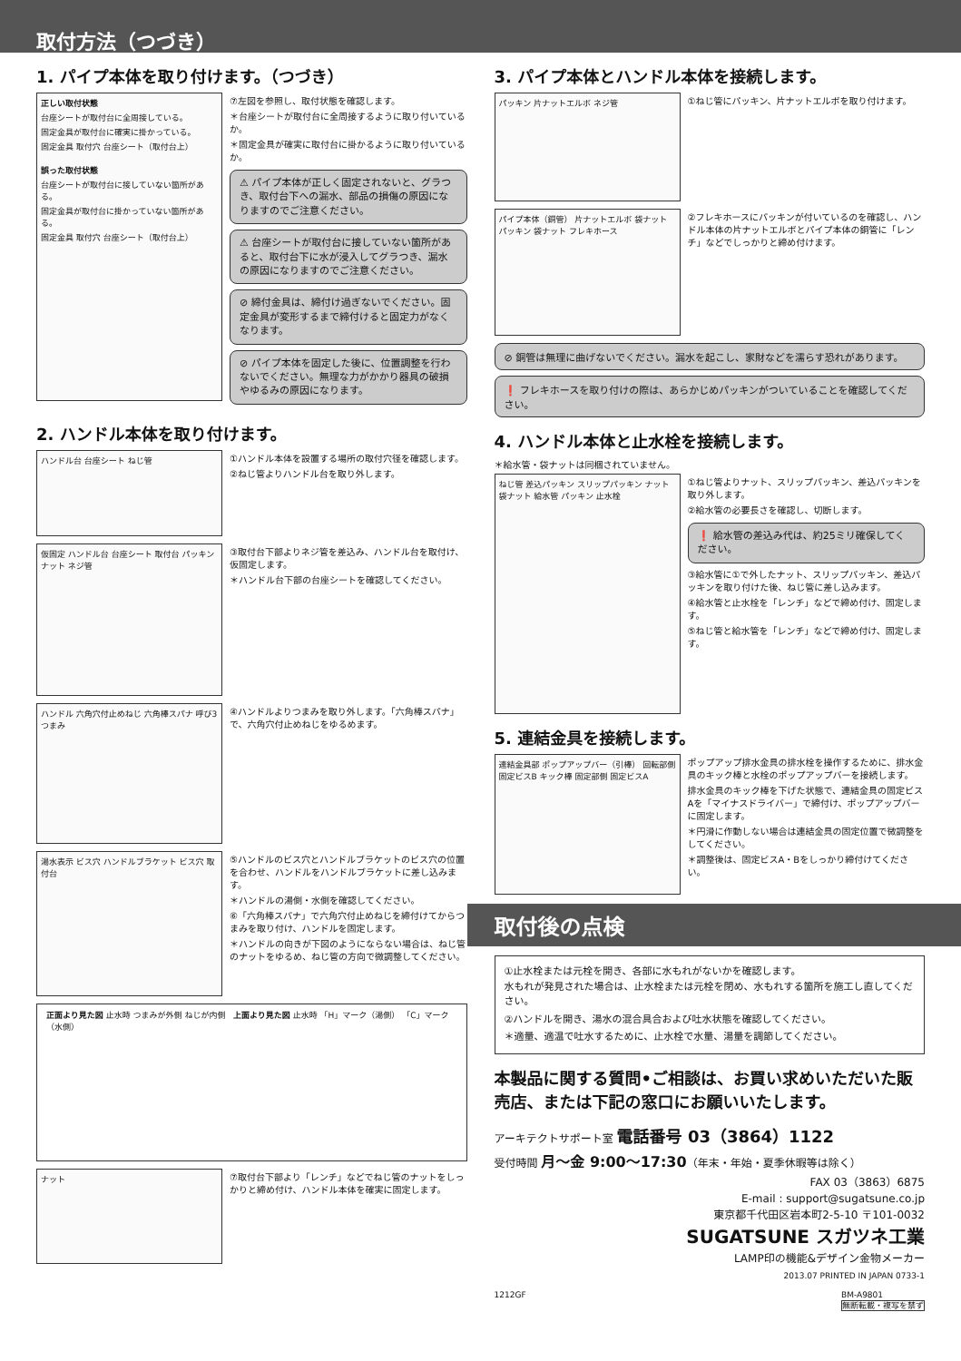取付方法（つづき）
1. パイプ本体を取り付けます。（つづき）
正しい取付状態
台座シートが取付台に全周接している。
固定金具が取付台に確実に掛かっている。
固定金具 取付穴 台座シート（取付台上）
誤った取付状態
台座シートが取付台に接していない箇所がある。
固定金具が取付台に掛かっていない箇所がある。
固定金具 取付穴 台座シート（取付台上）
⑦左図を参照し、取付状態を確認します。
＊台座シートが取付台に全周接するように取り付いているか。
＊固定金具が確実に取付台に掛かるように取り付いているか。
⚠ パイプ本体が正しく固定されないと、グラつき、取付台下への漏水、部品の損傷の原因になりますのでご注意ください。
⚠ 台座シートが取付台に接していない箇所があると、取付台下に水が浸入してグラつき、漏水の原因になりますのでご注意ください。
⊘ 締付金具は、締付け過ぎないでください。固定金具が変形するまで締付けると固定力がなくなります。
⊘ パイプ本体を固定した後に、位置調整を行わないでください。無理な力がかかり器具の破損やゆるみの原因になります。
2. ハンドル本体を取り付けます。
ハンドル台 台座シート ねじ管
①ハンドル本体を設置する場所の取付穴径を確認します。
②ねじ管よりハンドル台を取り外します。
仮固定 ハンドル台 台座シート 取付台 パッキン ナット ネジ管
③取付台下部よりネジ管を差込み、ハンドル台を取付け、仮固定します。
＊ハンドル台下部の台座シートを確認してください。
ハンドル 六角穴付止めねじ 六角棒スパナ 呼び3 つまみ
④ハンドルよりつまみを取り外します。「六角棒スパナ」で、六角穴付止めねじをゆるめます。
湯水表示 ビス穴 ハンドルブラケット ビス穴 取付台
⑤ハンドルのビス穴とハンドルブラケットのビス穴の位置を合わせ、ハンドルをハンドルブラケットに差し込みます。
＊ハンドルの湯側・水側を確認してください。
⑥「六角棒スパナ」で六角穴付止めねじを締付けてからつまみを取り付け、ハンドルを固定します。
＊ハンドルの向きが下図のようにならない場合は、ねじ管のナットをゆるめ、ねじ管の方向で微調整してください。
正面より見た図 止水時 つまみが外側 ねじが内側 上面より見た図 止水時 「H」マーク（湯側） 「C」マーク（水側）
ナット
⑦取付台下部より「レンチ」などでねじ管のナットをしっかりと締め付け、ハンドル本体を確実に固定します。
3. パイプ本体とハンドル本体を接続します。
パッキン 片ナットエルボ ネジ管
①ねじ管にパッキン、片ナットエルボを取り付けます。
パイプ本体（銅管） 片ナットエルボ 袋ナット パッキン 袋ナット フレキホース
②フレキホースにパッキンが付いているのを確認し、ハンドル本体の片ナットエルボとパイプ本体の銅管に「レンチ」などでしっかりと締め付けます。
⊘ 銅管は無理に曲げないでください。漏水を起こし、家財などを濡らす恐れがあります。
❗ フレキホースを取り付けの際は、あらかじめパッキンがついていることを確認してください。
4. ハンドル本体と止水栓を接続します。
＊給水管・袋ナットは同梱されていません。
ねじ管 差込パッキン スリップパッキン ナット 袋ナット 給水管 パッキン 止水栓
①ねじ管よりナット、スリップパッキン、差込パッキンを取り外します。
②給水管の必要長さを確認し、切断します。
❗ 給水管の差込み代は、約25ミリ確保してください。
③給水管に①で外したナット、スリップパッキン、差込パッキンを取り付けた後、ねじ管に差し込みます。
④給水管と止水栓を「レンチ」などで締め付け、固定します。
⑤ねじ管と給水管を「レンチ」などで締め付け、固定します。
5. 連結金具を接続します。
連結金具部 ポップアップバー（引棒） 回転部側 固定ビスB キック棒 固定部側 固定ビスA
ポップアップ排水金具の排水栓を操作するために、排水金具のキック棒と水栓のポップアップバーを接続します。
排水金具のキック棒を下げた状態で、連結金具の固定ビスAを「マイナスドライバー」で締付け、ポップアップバーに固定します。
＊円滑に作動しない場合は連結金具の固定位置で微調整をしてください。
＊調整後は、固定ビスA・Bをしっかり締付けてください。
取付後の点検
①止水栓または元栓を開き、各部に水もれがないかを確認します。
水もれが発見された場合は、止水栓または元栓を閉め、水もれする箇所を施工し直してください。
②ハンドルを開き、湯水の混合具合および吐水状態を確認してください。
＊適量、適温で吐水するために、止水栓で水量、湯量を調節してください。
本製品に関する質問•ご相談は、お買い求めいただいた販売店、または下記の窓口にお願いいたします。
アーキテクトサポート室 電話番号 03（3864）1122
受付時間 月〜金 9:00〜17:30（年末・年始・夏季休暇等は除く）
FAX 03（3863）6875
E-mail : support@sugatsune.co.jp
東京都千代田区岩本町2-5-10 〒101-0032
SUGATSUNE スガツネ工業
LAMP印の機能&デザイン金物メーカー
2013.07 PRINTED IN JAPAN 0733-1
1212GF BM-A9801
無断転載・複写を禁ず